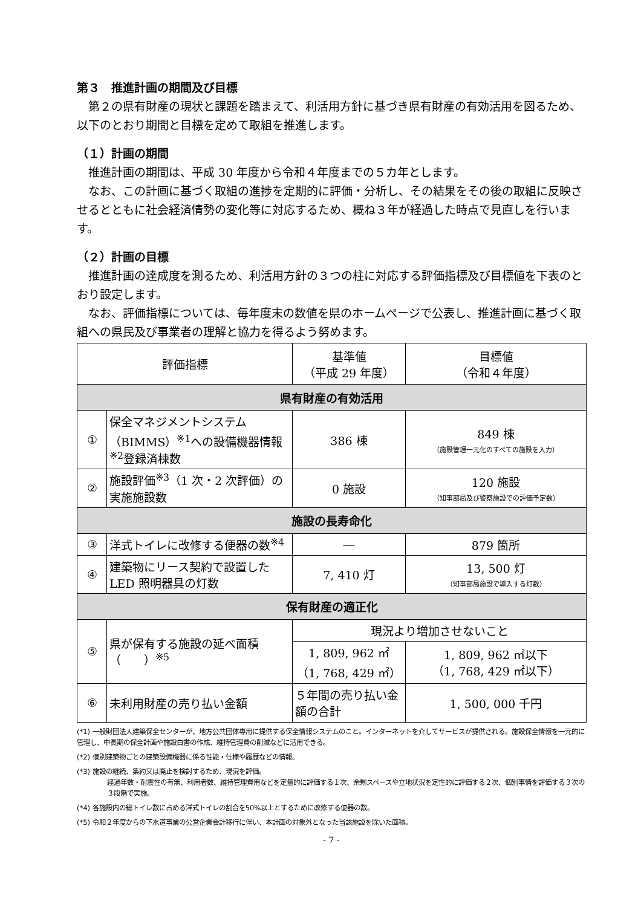第３　推進計画の期間及び目標
第２の県有財産の現状と課題を踏まえて、利活用方針に基づき県有財産の有効活用を図るため、以下のとおり期間と目標を定めて取組を推進します。
（１）計画の期間
推進計画の期間は、平成 30 年度から令和４年度までの５カ年とします。
なお、この計画に基づく取組の進捗を定期的に評価・分析し、その結果をその後の取組に反映させるとともに社会経済情勢の変化等に対応するため、概ね３年が経過した時点で見直しを行います。
（２）計画の目標
推進計画の達成度を測るため、利活用方針の３つの柱に対応する評価指標及び目標値を下表のとおり設定します。
なお、評価指標については、毎年度末の数値を県のホームページで公表し、推進計画に基づく取組への県民及び事業者の理解と協力を得るよう努めます。
| 評価指標 | | 基準値 （平成 29 年度） | 目標値 （令和４年度） |
| --- | --- | --- | --- |
| 県有財産の有効活用 | | | |
| ① | 保全マネジメントシステム（BIMMS）<sup>※1</sup>への設備機器情報<sup>※2</sup>登録済棟数 | 386 棟 | 849 棟 （施設管理一元化のすべての施設を入力） |
| ② | 施設評価<sup>※3</sup>（1 次・2 次評価）の実施施設数 | 0 施設 | 120 施設 （知事部局及び警察施設での評価予定数） |
| 施設の長寿命化 | | | |
| ③ | 洋式トイレに改修する便器の数<sup>※4</sup> | ― | 879 箇所 |
| ④ | 建築物にリース契約で設置した LED 照明器具の灯数 | 7, 410 灯 | 13, 500 灯 （知事部局施設で導入する灯数） |
| 保有財産の適正化 | | | |
| ⑤ | 県が保有する施設の延べ面積（ ）<sup>※5</sup> | 現況より増加させないこと | |
| | | 1, 809, 962 ㎡ （1, 768, 429 ㎡） | 1, 809, 962 ㎡以下 （1, 768, 429 ㎡以下） |
| ⑥ | 未利用財産の売り払い金額 | ５年間の売り払い金額の合計 | 1, 500, 000 千円 |
(*1) 一般財団法人建築保全センターが、地方公共団体専用に提供する保全情報システムのこと。インターネットを介してサービスが提供される。施設保全情報を一元的に管理し、中長期の保全計画や施設白書の作成、維持管理費の削減などに活用できる。
(*2) 個別建築物ごとの建築設備機器に係る性能・仕様や履歴などの情報。
(*3) 施設の継続、集約又は廃止を検討するため、現況を評価。
経過年数・耐震性の有無、利用者数、維持管理費用などを定量的に評価する１次、余剰スペースや立地状況を定性的に評価する２次、個別事情を評価する３次の３段階で実施。
(*4) 各施設内の総トイレ数に占める洋式トイレの割合を50%以上とするために改修する便器の数。
(*5) 令和２年度からの下水道事業の公営企業会計移行に伴い、本計画の対象外となった当該施設を除いた面積。
- 7 -